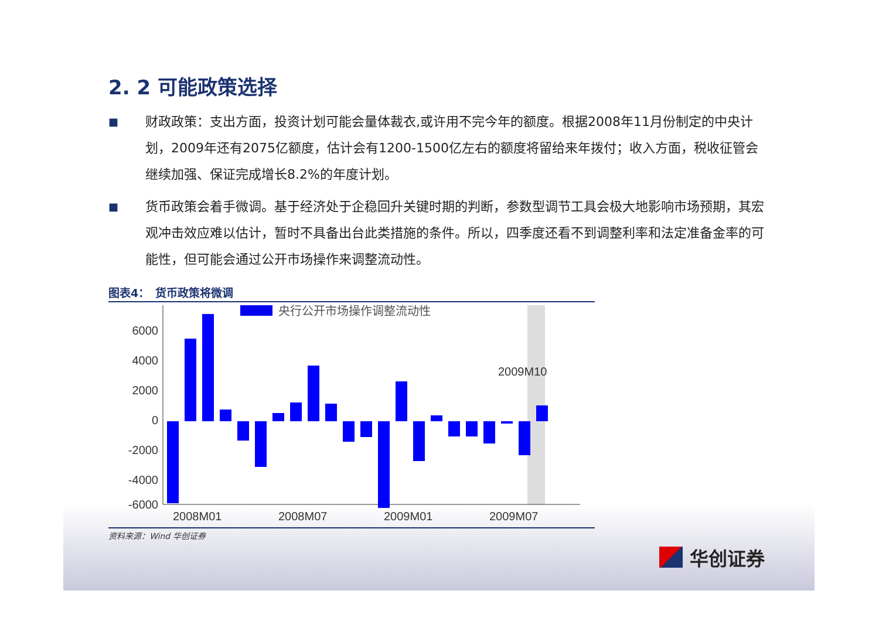2. 2 可能政策选择
■
财政政策：支出方面，投资计划可能会量体裁衣,或许用不完今年的额度。根据2008年11月份制定的中央计划，2009年还有2075亿额度，估计会有1200-1500亿左右的额度将留给来年拨付；收入方面，税收征管会继续加强、保证完成增长8.2%的年度计划。
■
货币政策会着手微调。基于经济处于企稳回升关键时期的判断，参数型调节工具会极大地影响市场预期，其宏观冲击效应难以估计，暂时不具备出台此类措施的条件。所以，四季度还看不到调整利率和法定准备金率的可能性，但可能会通过公开市场操作来调整流动性。
图表4：　货币政策将微调
6000
4000
2000
0
-2000
-4000
-6000
央行公开市场操作调整流动性
2009M10
2008M01
2008M07
2009M01
2009M07
资料来源：Wind 华创证券
华创证券